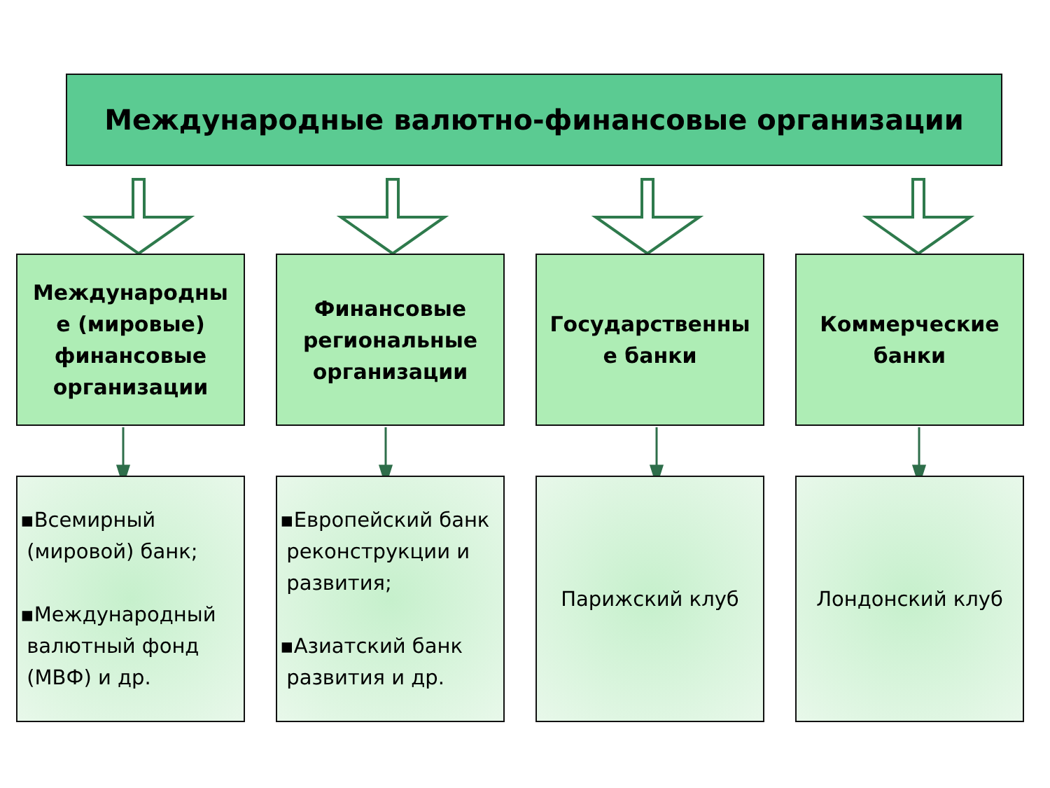Международные валютно-финансовые организации
Международны е (мировые) финансовые организации
Финансовые региональные организации
Государственны е банки
Коммерческие банки
▪Всемирный
(мировой) банк;
▪Международный
валютный фонд
(МВФ) и др.
▪Европейский банк
реконструкции и
развития;
▪Азиатский банк
развития и др.
Парижский клуб Лондонский клуб